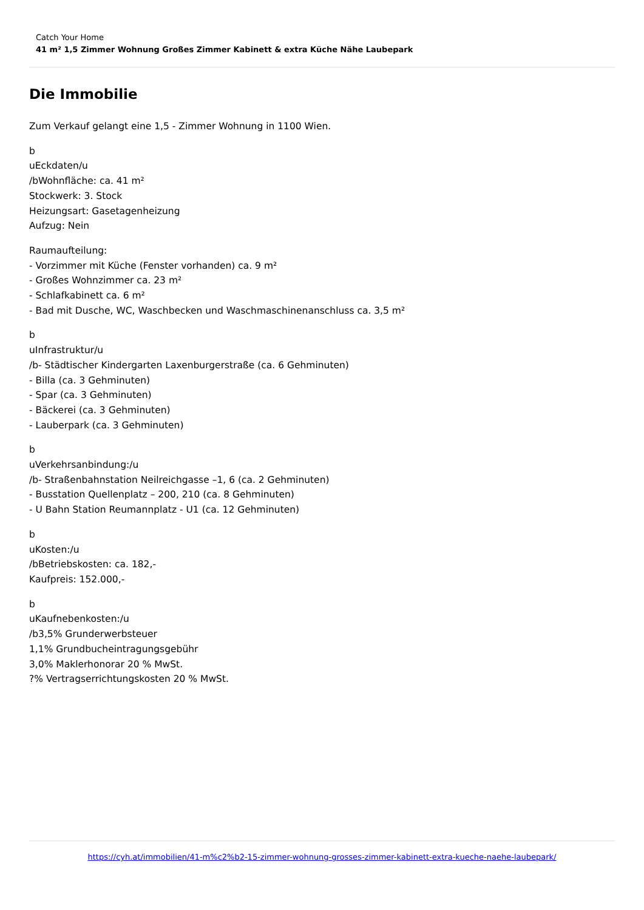Catch Your Home
41 m² 1,5 Zimmer Wohnung Großes Zimmer Kabinett & extra Küche Nähe Laubepark
Die Immobilie
Zum Verkauf gelangt eine 1,5 - Zimmer Wohnung in 1100 Wien.
b
uEckdaten/u
/bWohnfläche: ca. 41 m²
Stockwerk: 3. Stock
Heizungsart: Gasetagenheizung
Aufzug: Nein
Raumaufteilung:
- Vorzimmer mit Küche (Fenster vorhanden) ca. 9 m²
- Großes Wohnzimmer ca. 23 m²
- Schlafkabinett ca. 6 m²
- Bad mit Dusche, WC, Waschbecken und Waschmaschinenanschluss ca. 3,5 m²
b
uInfrastruktur/u
/b- Städtischer Kindergarten Laxenburgerstraße (ca. 6 Gehminuten)
- Billa (ca. 3 Gehminuten)
- Spar (ca. 3 Gehminuten)
- Bäckerei (ca. 3 Gehminuten)
- Lauberpark (ca. 3 Gehminuten)
b
uVerkehrsanbindung:/u
/b- Straßenbahnstation Neilreichgasse –1, 6 (ca. 2 Gehminuten)
- Busstation Quellenplatz – 200, 210 (ca. 8 Gehminuten)
- U Bahn Station Reumannplatz - U1 (ca. 12 Gehminuten)
b
uKosten:/u
/bBetriebskosten: ca. 182,-
Kaufpreis: 152.000,-
b
uKaufnebenkosten:/u
/b3,5% Grunderwerbsteuer
1,1% Grundbucheintragungsgebühr
3,0% Maklerhonorar 20 % MwSt.
?% Vertragserrichtungskosten 20 % MwSt.
https://cyh.at/immobilien/41-m%c2%b2-15-zimmer-wohnung-grosses-zimmer-kabinett-extra-kueche-naehe-laubepark/